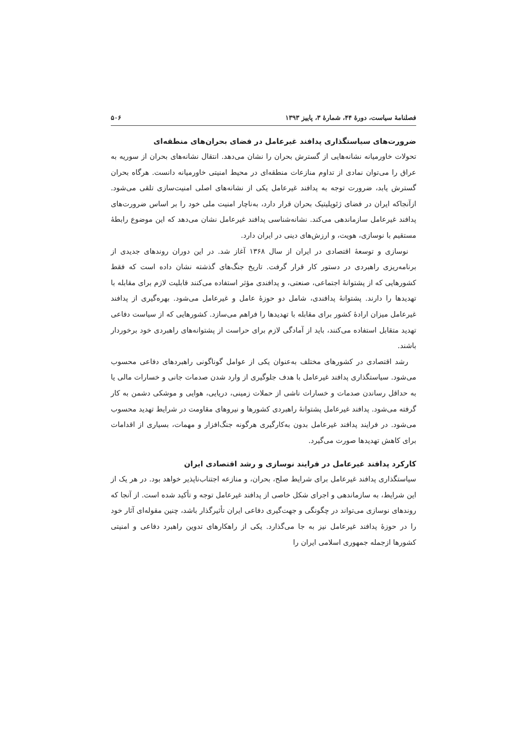فصلنامهٔ سیاست، دورهٔ ۴۴، شمارهٔ ۳، پاییز ۱۳۹۳ ۵۰۶
ضرورت‌های سیاستگذاری پدافند غیرعامل در فضای بحران‌های منطقه‌ای
تحولات خاورمیانه نشانه‌هایی از گسترش بحران را نشان می‌دهد. انتقال نشانه‌های بحران از سوریه به عراق را می‌توان نمادی از تداوم منازعات منطقه‌ای در محیط امنیتی خاورمیانه دانست. هرگاه بحران گسترش یابد، ضرورت توجه به پدافند غیرعامل یکی از نشانه‌های اصلی امنیت‌سازی تلقی می‌شود. ازآنجاکه ایران در فضای ژئوپلیتیک بحران قرار دارد، به‌ناچار امنیت ملی خود را بر اساس ضرورت‌های پدافند غیرعامل سازماندهی می‌کند. نشانه‌شناسی پدافند غیرعامل نشان می‌دهد که این موضوع رابطهٔ مستقیم با نوسازی، هویت، و ارزش‌های دینی در ایران دارد.
نوسازی و توسعهٔ اقتصادی در ایران از سال ۱۳۶۸ آغاز شد. در این دوران روندهای جدیدی از برنامه‌ریزی راهبردی در دستور کار قرار گرفت. تاریخ جنگ‌های گذشته نشان داده است که فقط کشورهایی که از پشتوانهٔ اجتماعی، صنعتی، و پدافندی مؤثر استفاده می‌کنند قابلیت لازم برای مقابله با تهدیدها را دارند. پشتوانهٔ پدافندی، شامل دو حوزهٔ عامل و غیرعامل می‌شود. بهره‌گیری از پدافند غیرعامل میزان ارادهٔ کشور برای مقابله با تهدیدها را فراهم می‌سازد. کشورهایی که از سیاست دفاعی تهدید متقابل استفاده می‌کنند، باید از آمادگی لازم برای حراست از پشتوانه‌های راهبردی خود برخوردار باشند.
رشد اقتصادی در کشورهای مختلف به‌عنوان یکی از عوامل گوناگونی راهبردهای دفاعی محسوب می‌شود. سیاستگذاری پدافند غیرعامل با هدف جلوگیری از وارد شدن صدمات جانی و خسارات مالی یا به حداقل رساندن صدمات و خسارات ناشی از حملات زمینی، دریایی، هوایی و موشکی دشمن به کار گرفته می‌شود. پدافند غیرعامل پشتوانهٔ راهبردی کشورها و نیروهای مقاومت در شرایط تهدید محسوب می‌شود. در فرایند پدافند غیرعامل بدون به‌کارگیری هرگونه جنگ‌افزار و مهمات، بسیاری از اقدامات برای کاهش تهدیدها صورت می‌گیرد.
کارکرد پدافند غیرعامل در فرایند نوسازی و رشد اقتصادی ایران
سیاستگذاری پدافند غیرعامل برای شرایط صلح، بحران، و منازعه اجتناب‌ناپذیر خواهد بود. در هر یک از این شرایط، به سازماندهی و اجرای شکل خاصی از پدافند غیرعامل توجه و تأکید شده است. از آنجا که روندهای نوسازی می‌تواند در چگونگی و جهت‌گیری دفاعی ایران تأثیرگذار باشد، چنین مقوله‌ای آثار خود را در حوزهٔ پدافند غیرعامل نیز به جا می‌گذارد. یکی از راهکارهای تدوین راهبرد دفاعی و امنیتی کشورها ازجمله جمهوری اسلامی ایران را